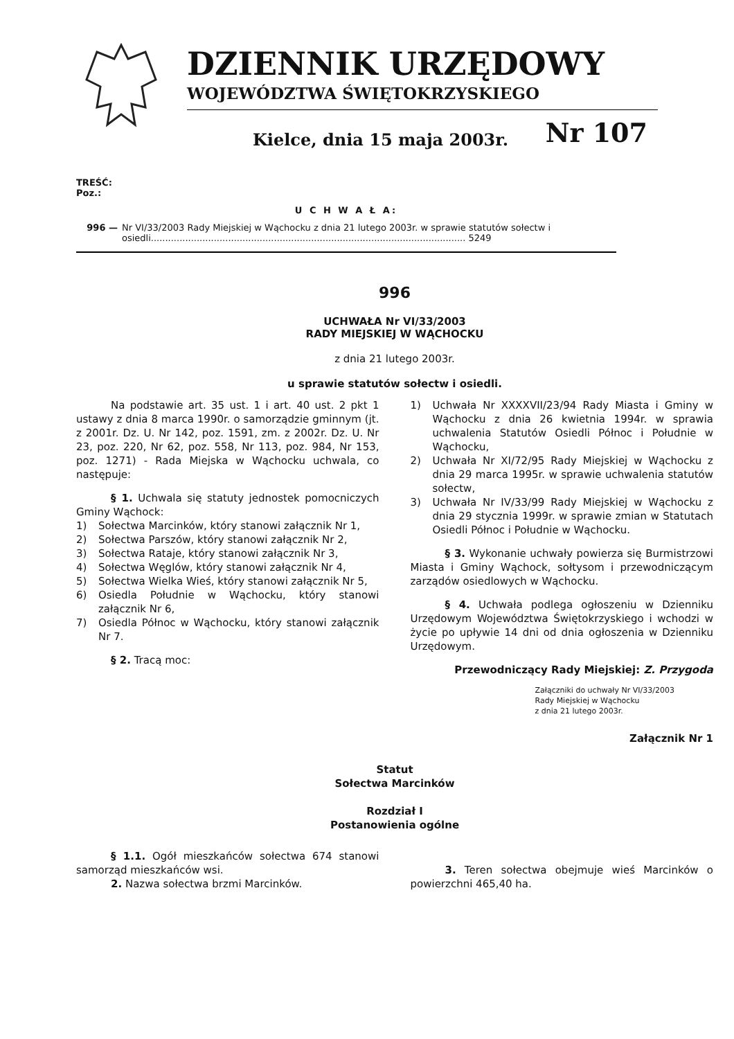DZIENNIK URZĘDOWY
WOJEWÓDZTWA ŚWIĘTOKRZYSKIEGO
Kielce, dnia 15 maja 2003r. Nr 107
TREŚĆ:
Poz.:
U C H W A Ł A:
996 — Nr VI/33/2003 Rady Miejskiej w Wąchocku z dnia 21 lutego 2003r. w sprawie statutów sołectw i osiedli.............................................................................................................. 5249
996
UCHWAŁA Nr VI/33/2003
RADY MIEJSKIEJ W WĄCHOCKU
z dnia 21 lutego 2003r.
u sprawie statutów sołectw i osiedli.
Na podstawie art. 35 ust. 1 i art. 40 ust. 2 pkt 1 ustawy z dnia 8 marca 1990r. o samorządzie gminnym (jt. z 2001r. Dz. U. Nr 142, poz. 1591, zm. z 2002r. Dz. U. Nr 23, poz. 220, Nr 62, poz. 558, Nr 113, poz. 984, Nr 153, poz. 1271) - Rada Miejska w Wąchocku uchwala, co następuje:
§ 1. Uchwala się statuty jednostek pomocniczych Gminy Wąchock:
1) Sołectwa Marcinków, który stanowi załącznik Nr 1,
2) Sołectwa Parszów, który stanowi załącznik Nr 2,
3) Sołectwa Rataje, który stanowi załącznik Nr 3,
4) Sołectwa Węglów, który stanowi załącznik Nr 4,
5) Sołectwa Wielka Wieś, który stanowi załącznik Nr 5,
6) Osiedla Południe w Wąchocku, który stanowi załącznik Nr 6,
7) Osiedla Północ w Wąchocku, który stanowi załącznik Nr 7.
§ 2. Tracą moc:
1) Uchwała Nr XXXXVII/23/94 Rady Miasta i Gminy w Wąchocku z dnia 26 kwietnia 1994r. w sprawia uchwalenia Statutów Osiedli Północ i Południe w Wąchocku,
2) Uchwała Nr XI/72/95 Rady Miejskiej w Wąchocku z dnia 29 marca 1995r. w sprawie uchwalenia statutów sołectw,
3) Uchwała Nr IV/33/99 Rady Miejskiej w Wąchocku z dnia 29 stycznia 1999r. w sprawie zmian w Statutach Osiedli Północ i Południe w Wąchocku.
§ 3. Wykonanie uchwały powierza się Burmistrzowi Miasta i Gminy Wąchock, sołtysom i przewodniczącym zarządów osiedlowych w Wąchocku.
§ 4. Uchwała podlega ogłoszeniu w Dzienniku Urzędowym Województwa Świętokrzyskiego i wchodzi w życie po upływie 14 dni od dnia ogłoszenia w Dzienniku Urzędowym.
Przewodniczący Rady Miejskiej: Z. Przygoda
Załączniki do uchwały Nr VI/33/2003
Rady Miejskiej w Wąchocku
z dnia 21 lutego 2003r.
Załącznik Nr 1
Statut
Sołectwa Marcinków
Rozdział I
Postanowienia ogólne
§ 1.1. Ogół mieszkańców sołectwa 674 stanowi samorząd mieszkańców wsi.
2. Nazwa sołectwa brzmi Marcinków.
3. Teren sołectwa obejmuje wieś Marcinków o powierzchni 465,40 ha.